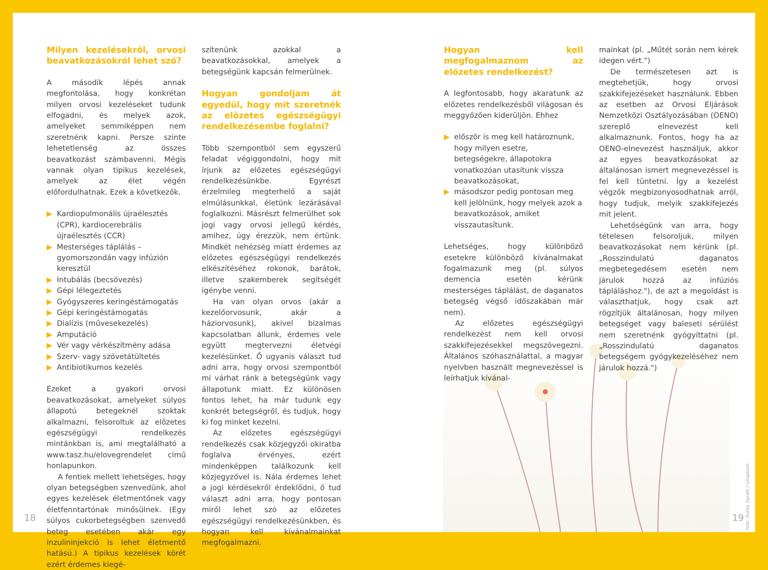Milyen kezelésekről, orvosi beavatkozásokról lehet szó?
A második lépés annak megfontolása, hogy konkrétan milyen orvosi kezeléseket tudunk elfogadni, és melyek azok, amelyeket semmiképpen nem szeretnénk kapni. Persze szinte lehetetlenség az összes beavatkozást számbavenni. Mégis vannak olyan tipikus kezelések, amelyek az élet végén előfordulhatnak. Ezek a következők.
▶ Kardiopulmonális újraélesztés (CPR), kardiocerebrális újraélesztés (CCR)
▶ Mesterséges táplálás – gyomorszondán vagy infúzión keresztül
▶ Intubálás (becsövezés)
▶ Gépi lélegeztetés
▶ Gyógyszeres keringéstámogatás
▶ Gépi keringéstámogatás
▶ Dialízis (művesekezelés)
▶ Amputáció
▶ Vér vagy vérkészítmény adása
▶ Szerv- vagy szövetátültetés
▶ Antibiotikumos kezelés
Ezeket a gyakori orvosi beavatkozásokat, amelyeket súlyos állapotú betegeknél szoktak alkalmazni, felsoroltuk az előzetes egészségügyi rendelkezés mintánkban is, ami megtalálható a www.tasz.hu/elovegrendelet című honlapunkon.
A fentiek mellett lehetséges, hogy olyan betegségben szenvedünk, ahol egyes kezelések életmentőnek vagy életfenntartónak minősülnek. (Egy súlyos cukorbetegségben szenvedő beteg esetében akár egy inzulininjekció is lehet életmentő hatású.) A tipikus kezelések körét ezért érdemes kiegé-
szítenünk azokkal a beavatkozásokkal, amelyek a betegségünk kapcsán felmerülnek.
Hogyan gondoljam át egyedül, hogy mit szeretnék az előzetes egészségügyi rendelkezésembe foglalni?
Több szempontból sem egyszerű feladat végiggondolni, hogy mit írjunk az előzetes egészségügyi rendelkezésünkbe. Egyrészt érzelmileg megterhelő a saját elmúlásunkkal, életünk lezárásával foglalkozni. Másrészt felmerülhet sok jogi vagy orvosi jellegű kérdés, amihez, úgy érezzük, nem értünk. Mindkét nehézség miatt érdemes az előzetes egészségügyi rendelkezés elkészítéséhez rokonok, barátok, illetve szakemberek segítségét igénybe venni.
Ha van olyan orvos (akár a kezelőorvosunk, akár a háziorvosunk), akivel bizalmas kapcsolatban állunk, érdemes vele együtt megtervezni életvégi kezelésünket. Ő ugyanis választ tud adni arra, hogy orvosi szempontból mi várhat ránk a betegségünk vagy állapotunk miatt. Ez különösen fontos lehet, ha már tudunk egy konkrét betegségről, és tudjuk, hogy ki fog minket kezelni.
Az előzetes egészségügyi rendelkezés csak közjegyzői okiratba foglalva érvényes, ezért mindenképpen találkozunk kell közjegyzővel is. Nála érdemes lehet a jogi kérdésekről érdeklődni, ő tud választ adni arra, hogy pontosan miről lehet szó az előzetes egészségügyi rendelkezésünkben, és hogyan kell kívánalmainkat megfogalmazni.
Hogyan kell megfogalmaznom az előzetes rendelkezést?
A legfontosabb, hogy akaratunk az előzetes rendelkezésből világosan és meggyőzően kiderüljön. Ehhez
▶ először is meg kell határoznunk, hogy milyen esetre, betegségekre, állapotokra vonatkozóan utasítunk vissza beavatkozásokat,
▶ másodszor pedig pontosan meg kell jelölnünk, hogy melyek azok a beavatkozások, amiket visszautasítunk.
Lehetséges, hogy különböző esetekre különböző kívánalmakat fogalmazunk meg (pl. súlyos demencia esetén kérünk mesterséges táplálást, de daganatos betegség végső időszakában már nem).
Az előzetes egészségügyi rendelkezést nem kell orvosi szakkifejezésekkel megszövegezni. Általános szóhasználattal, a magyar nyelvben használt megnevezéssel is leírhatjuk kívánal-
mainkat (pl. „Műtét során nem kérek idegen vért.")
De természetesen azt is megtehetjük, hogy orvosi szakkifejezéseket használunk. Ebben az esetben az Orvosi Eljárások Nemzetközi Osztályozásában (OENO) szereplő elnevezést kell alkalmaznunk. Fontos, hogy ha az OENO-elnevezést használjuk, akkor az egyes beavatkozásokat az általánosan ismert megnevezéssel is fel kell tüntetni. Így a kezelést végzők megbizonyosodhatnak arról, hogy tudjuk, melyik szakkifejezés mit jelent.
Lehetőségünk van arra, hogy tételesen felsoroljuk, milyen beavatkozásokat nem kérünk (pl. „Rosszindulatú daganatos megbetegedésem esetén nem járulok hozzá az infúziós tápláláshoz."), de azt a megoldást is választhatjuk, hogy csak azt rögzítjük általánosan, hogy milyen betegséget vagy baleseti sérülést nem szeretnénk gyógyíttatni (pl. „Rosszindulatú daganatos betegségem gyógykezeléséhez nem járulok hozzá.")
18
fotó: Annie Spratt / Unsplash
19